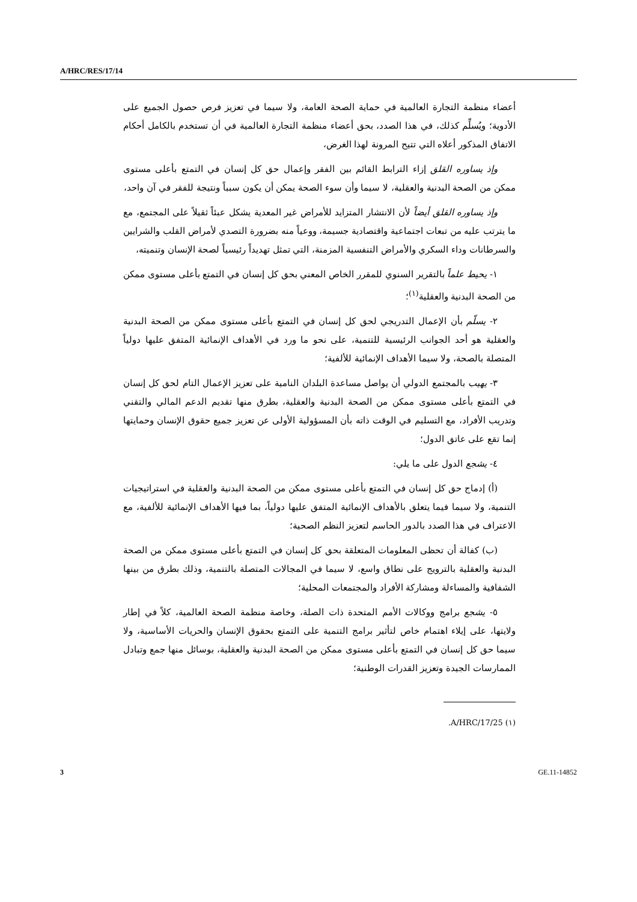A/HRC/RES/17/14
أعضاء منظمة التجارة العالمية في حماية الصحة العامة، ولا سيما في تعزيز فرص حصول الجميع على الأدوية؛ ويُسلِّم كذلك، في هذا الصدد، بحق أعضاء منظمة التجارة العالمية في أن تستخدم بالكامل أحكام الاتفاق المذكور أعلاه التي تتيح المرونة لهذا الغرض،
وإذ يساوره القلق إزاء الترابط القائم بين الفقر وإعمال حق كل إنسان في التمتع بأعلى مستوى ممكن من الصحة البدنية والعقلية، لا سيما وأن سوء الصحة يمكن أن يكون سبباً ونتيجة للفقر في آن واحد،
وإذ يساوره القلق أيضاً لأن الانتشار المتزايد للأمراض غير المعدية يشكل عبئاً ثقيلاً على المجتمع، مع ما يترتب عليه من تبعات اجتماعية واقتصادية جسيمة، ووعياً منه بضرورة التصدي لأمراض القلب والشرايين والسرطانات وداء السكري والأمراض التنفسية المزمنة، التي تمثل تهديداً رئيسياً لصحة الإنسان وتنميته،
١- يحيط علماً بالتقرير السنوي للمقرر الخاص المعني بحق كل إنسان في التمتع بأعلى مستوى ممكن من الصحة البدنية والعقلية<sup>(١)</sup>؛
٢- يسلّم بأن الإعمال التدريجي لحق كل إنسان في التمتع بأعلى مستوى ممكن من الصحة البدنية والعقلية هو أحد الجوانب الرئيسية للتنمية، على نحو ما ورد في الأهداف الإنمائية المتفق عليها دولياً المتصلة بالصحة، ولا سيما الأهداف الإنمائية للألفية؛
٣- يهيب بالمجتمع الدولي أن يواصل مساعدة البلدان النامية على تعزيز الإعمال التام لحق كل إنسان في التمتع بأعلى مستوى ممكن من الصحة البدنية والعقلية، بطرق منها تقديم الدعم المالي والتقني وتدريب الأفراد، مع التسليم في الوقت ذاته بأن المسؤولية الأولى عن تعزيز جميع حقوق الإنسان وحمايتها إنما تقع على عاتق الدول؛
٤- يشجع الدول على ما يلي:
(أ) إدماج حق كل إنسان في التمتع بأعلى مستوى ممكن من الصحة البدنية والعقلية في استراتيجيات التنمية، ولا سيما فيما يتعلق بالأهداف الإنمائية المتفق عليها دولياً، بما فيها الأهداف الإنمائية للألفية، مع الاعتراف في هذا الصدد بالدور الحاسم لتعزيز النظم الصحية؛
(ب) كفالة أن تحظى المعلومات المتعلقة بحق كل إنسان في التمتع بأعلى مستوى ممكن من الصحة البدنية والعقلية بالترويج على نطاق واسع، لا سيما في المجالات المتصلة بالتنمية، وذلك بطرق من بينها الشفافية والمساءلة ومشاركة الأفراد والمجتمعات المحلية؛
٥- يشجع برامج ووكالات الأمم المتحدة ذات الصلة، وخاصة منظمة الصحة العالمية، كلاً في إطار ولايتها، على إيلاء اهتمام خاص لتأثير برامج التنمية على التمتع بحقوق الإنسان والحريات الأساسية، ولا سيما حق كل إنسان في التمتع بأعلى مستوى ممكن من الصحة البدنية والعقلية، بوسائل منها جمع وتبادل الممارسات الجيدة وتعزيز القدرات الوطنية؛
(١) A/HRC/17/25.
3 GE.11-14852